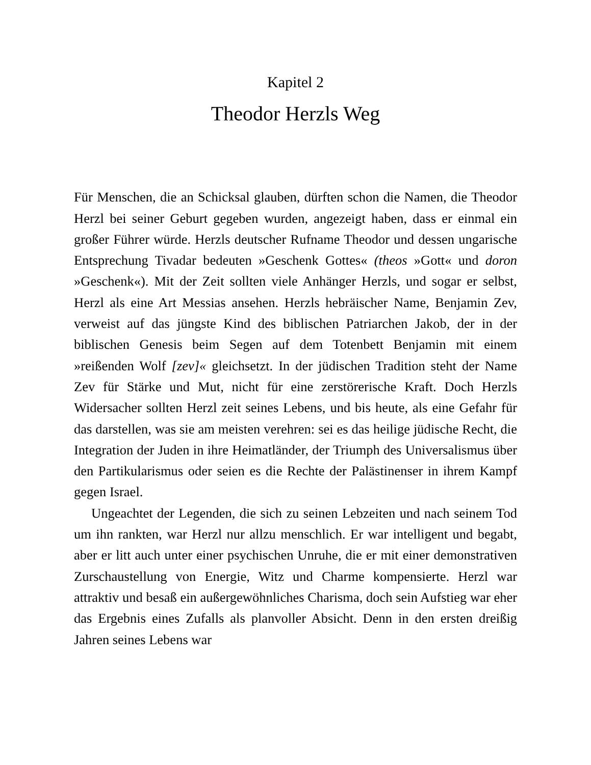Kapitel 2
Theodor Herzls Weg
Für Menschen, die an Schicksal glauben, dürften schon die Namen, die Theodor Herzl bei seiner Geburt gegeben wurden, angezeigt haben, dass er einmal ein großer Führer würde. Herzls deutscher Rufname Theodor und dessen ungarische Entsprechung Tivadar bedeuten »Geschenk Gottes« (theos »Gott« und doron »Geschenk«). Mit der Zeit sollten viele Anhänger Herzls, und sogar er selbst, Herzl als eine Art Messias ansehen. Herzls hebräischer Name, Benjamin Zev, verweist auf das jüngste Kind des biblischen Patriarchen Jakob, der in der biblischen Genesis beim Segen auf dem Totenbett Benjamin mit einem »reißenden Wolf [zev]« gleichsetzt. In der jüdischen Tradition steht der Name Zev für Stärke und Mut, nicht für eine zerstörerische Kraft. Doch Herzls Widersacher sollten Herzl zeit seines Lebens, und bis heute, als eine Gefahr für das darstellen, was sie am meisten verehren: sei es das heilige jüdische Recht, die Integration der Juden in ihre Heimatländer, der Triumph des Universalismus über den Partikularismus oder seien es die Rechte der Palästinenser in ihrem Kampf gegen Israel.
Ungeachtet der Legenden, die sich zu seinen Lebzeiten und nach seinem Tod um ihn rankten, war Herzl nur allzu menschlich. Er war intelligent und begabt, aber er litt auch unter einer psychischen Unruhe, die er mit einer demonstrativen Zurschaustellung von Energie, Witz und Charme kompensierte. Herzl war attraktiv und besaß ein außergewöhnliches Charisma, doch sein Aufstieg war eher das Ergebnis eines Zufalls als planvoller Absicht. Denn in den ersten dreißig Jahren seines Lebens war